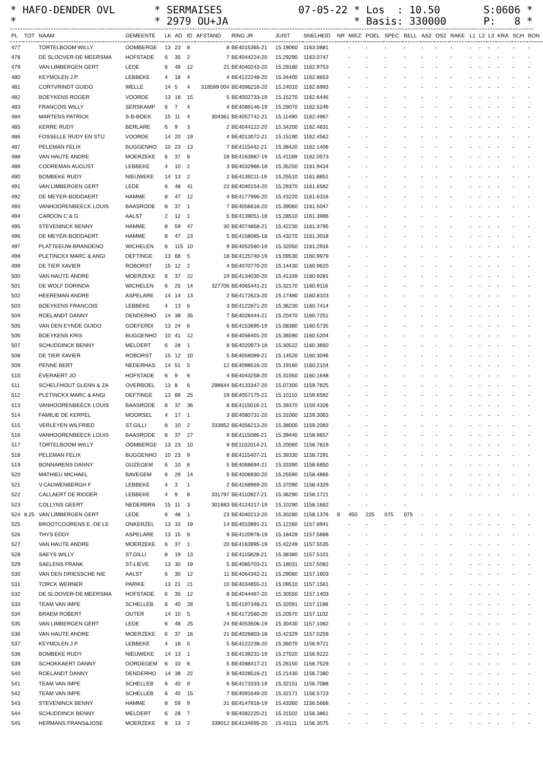* HAFO-DENDER OVL *
* SERMAISES * 2979 OU+JA
07-05-22 * Los : 10.50 * Basis: 330000
S:0606 * P: 8 *
| PL | TOT | NAAM | GEMEENTE | LK | AD | ID | AFSTAND | RING JR | JUIST | SNELHEID | NR | MIEZ | POEL | SPEC | BELL | AS2 | OS2 | RAKE | L1 | L2 | L3 | KRA | SCH | BON |
| --- | --- | --- | --- | --- | --- | --- | --- | --- | --- | --- | --- | --- | --- | --- | --- | --- | --- | --- | --- | --- | --- | --- | --- | --- |
| 477 | | TORTELBOOM WILLY | OOMBERGE | 13 | 23 | 8 | 8 | BE4015365-21 | 15.19060 | 1163.0881 | | - | - | - | - | - | - | - | - | - | - | - | - | - |
| 478 | | DE SLOOVER-DE MEERSMA | HOFSTADE | 6 | 35 | 2 | 7 | BE4044224-20 | 15.29290 | 1163.0747 | | - | - | - | - | - | - | - | - | - | - | - | - | - |
| 479 | | VAN LIMBERGEN GERT | LEDE | 6 | 48 | 12 | 21 | BE4040243-20 | 15.29180 | 1162.9753 | | - | - | - | - | - | - | - | - | - | - | - | - | - |
| 480 | | KEYMOLEN J.P. | LEBBEKE | 4 | 18 | 4 | 4 | BE4122248-20 | 15.34400 | 1162.8653 | | - | - | - | - | - | - | - | - | - | - | - | - | - |
| 481 | | CORTVRINDT GUIDO | WELLE | 14 | 5 | 4 | 318599 004 | BE4096216-20 | 15.24010 | 1162.6993 | | - | - | - | - | - | - | - | - | - | - | - | - | - |
| 482 | | BOEYKENS ROGER | VOORDE | 13 | 18 | 15 | 5 | BE4002733-19 | 15.15270 | 1162.6446 | | - | - | - | - | - | - | - | - | - | - | - | - | - |
| 483 | | FRANCOIS WILLY | SERSKAMP | 6 | 7 | 4 | 4 | BE4089146-19 | 15.29070 | 1162.5246 | | - | - | - | - | - | - | - | - | - | - | - | - | - |
| 484 | | MARTENS PATRICK | S-B-BOEK | 15 | 11 | 4 | 304361 | BE4057742-21 | 15.11490 | 1162.4967 | | - | - | - | - | - | - | - | - | - | - | - | - | - |
| 485 | | KERRE RUDY | BERLARE | 6 | 9 | 3 | 2 | BE4044122-20 | 15.34200 | 1162.4631 | | - | - | - | - | - | - | - | - | - | - | - | - | - |
| 486 | | FOSSELLE RUDY EN STIJ | VOORDE | 14 | 20 | 19 | 4 | BE4013072-21 | 15.15190 | 1162.4562 | | - | - | - | - | - | - | - | - | - | - | - | - | - |
| 487 | | PELEMAN FELIX | BUGGENHO | 10 | 23 | 13 | 7 | BE4115442-21 | 15.38420 | 1162.1406 | | - | - | - | - | - | - | - | - | - | - | - | - | - |
| 488 | | VAN HAUTE ANDRE | MOERZEKE | 6 | 37 | 8 | 18 | BE4163987-19 | 15.41169 | 1162.0573 | | - | - | - | - | - | - | - | - | - | - | - | - | - |
| 489 | | COOREMAN AUGUST | LEBBEKE | 4 | 10 | 2 | 3 | BE4032966-18 | 15.35250 | 1161.9434 | | - | - | - | - | - | - | - | - | - | - | - | - | - |
| 490 | | BOMBEKE RUDY | NIEUWEKE | 14 | 13 | 2 | 2 | BE4139211-19 | 15.25510 | 1161.8851 | | - | - | - | - | - | - | - | - | - | - | - | - | - |
| 491 | | VAN LIMBERGEN GERT | LEDE | 6 | 48 | 41 | 22 | BE4040154-20 | 15.29370 | 1161.6582 | | - | - | - | - | - | - | - | - | - | - | - | - | - |
| 492 | | DE MEYER-BODDAERT | HAMME | 8 | 47 | 12 | 4 | BE4177996-20 | 15.43220 | 1161.6316 | | - | - | - | - | - | - | - | - | - | - | - | - | - |
| 493 | | VANHOORENBEECK LOUIS | BAASRODE | 8 | 37 | 1 | 7 | BE4056616-20 | 15.39060 | 1161.5047 | | - | - | - | - | - | - | - | - | - | - | - | - | - |
| 494 | | CARDON C & G | AALST | 2 | 12 | 1 | 5 | BE4139051-18 | 15.28510 | 1161.3986 | | - | - | - | - | - | - | - | - | - | - | - | - | - |
| 495 | | STEVENINCK BENNY | HAMME | 8 | 59 | 47 | 30 | BE4074858-21 | 15.42230 | 1161.3795 | | - | - | - | - | - | - | - | - | - | - | - | - | - |
| 496 | | DE MEYER-BODDAERT | HAMME | 8 | 47 | 23 | 5 | BE4158085-18 | 15.43270 | 1161.3018 | | - | - | - | - | - | - | - | - | - | - | - | - | - |
| 497 | | PLATTEEUW-BRANDENO | WICHELEN | 6 | 115 | 10 | 9 | BE4052560-19 | 15.32050 | 1161.2916 | | - | - | - | - | - | - | - | - | - | - | - | - | - |
| 498 | | PLETINCKX MARC & ANGI | DEFTINGE | 13 | 68 | 5 | 18 | BE4125740-19 | 15.09530 | 1160.9979 | | - | - | - | - | - | - | - | - | - | - | - | - | - |
| 499 | | DE TIER XAVIER | ROBORST | 15 | 12 | 2 | 4 | BE4070770-20 | 15.14430 | 1160.9620 | | - | - | - | - | - | - | - | - | - | - | - | - | - |
| 500 | | VAN HAUTE ANDRE | MOERZEKE | 6 | 37 | 22 | 19 | BE4134030-20 | 15.41339 | 1160.9281 | | - | - | - | - | - | - | - | - | - | - | - | - | - |
| 501 | | DE WOLF DORINDA | WICHELEN | 6 | 25 | 14 | 327706 | BE4065441-21 | 15.32170 | 1160.9116 | | - | - | - | - | - | - | - | - | - | - | - | - | - |
| 502 | | HEEREMAN ANDRE | ASPELARE | 14 | 14 | 13 | 2 | BE4172623-20 | 15.17480 | 1160.8103 | | - | - | - | - | - | - | - | - | - | - | - | - | - |
| 503 | | BOEYKENS FRANCOIS | LEBBEKE | 4 | 13 | 6 | 3 | BE4122871-20 | 15.36230 | 1160.7414 | | - | - | - | - | - | - | - | - | - | - | - | - | - |
| 504 | | ROELANDT DANNY | DENDERHO | 14 | 38 | 35 | 7 | BE4028444-21 | 15.20470 | 1160.7251 | | - | - | - | - | - | - | - | - | - | - | - | - | - |
| 505 | | VAN DEN EYNDE GUIDO | GOEFERDI | 13 | 24 | 6 | 6 | BE4153695-19 | 15.08380 | 1160.5735 | | - | - | - | - | - | - | - | - | - | - | - | - | - |
| 506 | | BOEYKENS KRIS | BUGGENHO | 10 | 41 | 12 | 4 | BE4056401-20 | 15.36590 | 1160.5204 | | - | - | - | - | - | - | - | - | - | - | - | - | - |
| 507 | | SCHUDDINCK BENNY | MELDERT | 6 | 28 | 1 | 8 | BE4020973-18 | 15.30522 | 1160.3660 | | - | - | - | - | - | - | - | - | - | - | - | - | - |
| 508 | | DE TIER XAVIER | ROBORST | 15 | 12 | 10 | 5 | BE4058089-21 | 15.14520 | 1160.3046 | | - | - | - | - | - | - | - | - | - | - | - | - | - |
| 509 | | PENNE BERT | NEDERHAS | 14 | 51 | 5 | 12 | BE4098516-20 | 15.19160 | 1160.2104 | | - | - | - | - | - | - | - | - | - | - | - | - | - |
| 510 | | EVERAERT JO | HOFSTADE | 6 | 9 | 6 | 4 | BE4043258-20 | 15.31050 | 1160.1648 | | - | - | - | - | - | - | - | - | - | - | - | - | - |
| 511 | | SCHELFHOUT GLENN & ZA | OVERBOEL | 13 | 8 | 6 | 298644 | BE4133347-20 | 15.07300 | 1159.7825 | | - | - | - | - | - | - | - | - | - | - | - | - | - |
| 512 | | PLETINCKX MARC & ANGI | DEFTINGE | 13 | 68 | 25 | 19 | BE4057175-21 | 15.10110 | 1159.6592 | | - | - | - | - | - | - | - | - | - | - | - | - | - |
| 513 | | VANHOORENBEECK LOUIS | BAASRODE | 8 | 37 | 36 | 8 | BE4115016-21 | 15.39370 | 1159.4326 | | - | - | - | - | - | - | - | - | - | - | - | - | - |
| 514 | | FAMILIE DE KERPEL | MOORSEL | 4 | 17 | 1 | 3 | BE4080731-20 | 15.31060 | 1159.3063 | | - | - | - | - | - | - | - | - | - | - | - | - | - |
| 515 | | VERLEYEN WILFRIED | ST.GILLI | 8 | 10 | 2 | 333852 | BE4056213-20 | 15.38000 | 1159.2083 | | - | - | - | - | - | - | - | - | - | - | - | - | - |
| 516 | | VANHOORENBEECK LOUIS | BAASRODE | 8 | 37 | 27 | 9 | BE4115086-21 | 15.39440 | 1158.9657 | | - | - | - | - | - | - | - | - | - | - | - | - | - |
| 517 | | TORTELBOOM WILLY | OOMBERGE | 13 | 23 | 10 | 9 | BE1102014-21 | 15.20060 | 1158.7819 | | - | - | - | - | - | - | - | - | - | - | - | - | - |
| 518 | | PELEMAN FELIX | BUGGENHO | 10 | 23 | 9 | 8 | BE4115407-21 | 15.39330 | 1158.7291 | | - | - | - | - | - | - | - | - | - | - | - | - | - |
| 519 | | BONNARENS DANNY | GIJZEGEM | 6 | 10 | 6 | 5 | BE4068694-21 | 15.33390 | 1158.6850 | | - | - | - | - | - | - | - | - | - | - | - | - | - |
| 520 | | MATHIEU MICHAEL | BAVEGEM | 6 | 29 | 14 | 5 | BE4006930-20 | 15.25590 | 1158.4866 | | - | - | - | - | - | - | - | - | - | - | - | - | - |
| 521 | | V.CAUWENBERGH F. | LEBBEKE | 4 | 3 | 1 | 2 | BE4168969-20 | 15.37090 | 1158.4329 | | - | - | - | - | - | - | - | - | - | - | - | - | - |
| 522 | | CALLAERT DE RIDDER | LEBBEKE | 4 | 9 | 8 | 331797 | BE4110927-21 | 15.36290 | 1158.1721 | | - | - | - | - | - | - | - | - | - | - | - | - | - |
| 523 | | COLLYNS GEERT | NEDERBRA | 15 | 11 | 3 | 301683 | BE4124217-19 | 15.10290 | 1158.1662 | | - | - | - | - | | | | | | | | | |
| 524 | 8.25 | VAN LIMBERGEN GERT | LEDE | 6 | 48 | 1 | 23 | BE4040213-20 | 15.30280 | 1158.1376 | 8 | 450 | 225 | 075 | 075 | - | - | - | - | - | - | - | - | - |
| 525 | | BROOTCOORENS E.-DE LE | ONKERZEL | 13 | 33 | 19 | 14 | BE4010891-21 | 15.12260 | 1157.8941 | | - | - | - | - | - | - | - | - | - | - | - | - | - |
| 526 | | THYS EDDY | ASPELARE | 13 | 15 | 9 | 9 | BE4120978-19 | 15.18428 | 1157.5868 | | - | - | - | - | - | - | - | - | - | - | - | - | - |
| 527 | | VAN HAUTE ANDRE | MOERZEKE | 6 | 37 | 1 | 20 | BE4163995-19 | 15.42249 | 1157.5535 | | - | - | - | - | - | - | - | - | - | - | - | - | - |
| 528 | | SAEYS WILLY | ST.GILLI | 8 | 19 | 13 | 2 | BE4115828-21 | 15.38380 | 1157.5101 | | - | - | - | - | - | - | - | - | - | - | - | - | - |
| 529 | | SAELENS FRANK | ST-LIEVE | 13 | 30 | 19 | 5 | BE4085703-21 | 15.18031 | 1157.5082 | | - | - | - | - | - | - | - | - | - | - | - | - | - |
| 530 | | VAN DEN DRIESSCHE NIE | AALST | 6 | 30 | 12 | 11 | BE4064342-21 | 15.29080 | 1157.1603 | | - | - | - | - | - | - | - | - | - | - | - | - | - |
| 531 | | TORCK WERNER | PARIKE | 13 | 21 | 21 | 10 | BE4034855-21 | 15.09510 | 1157.1561 | | - | - | - | - | - | - | - | - | - | - | - | - | - |
| 532 | | DE SLOOVER-DE MEERSMA | HOFSTADE | 6 | 35 | 12 | 8 | BE4044467-20 | 15.30550 | 1157.1403 | | - | - | - | - | - | - | - | - | - | - | - | - | - |
| 533 | | TEAM VAN IMPE | SCHELLEB | 6 | 40 | 28 | 5 | BE4197348-21 | 15.32091 | 1157.1188 | | - | - | - | - | - | - | - | - | - | - | - | - | - |
| 534 | | BRAEM ROBERT | OUTER | 14 | 10 | 5 | 4 | BE4172560-20 | 15.20570 | 1157.1102 | | - | - | - | - | - | - | - | - | - | - | - | - | - |
| 535 | | VAN LIMBERGEN GERT | LEDE | 6 | 48 | 25 | 24 | BE4053506-19 | 15.30430 | 1157.1062 | | - | - | - | - | - | - | - | - | - | - | - | - | - |
| 536 | | VAN HAUTE ANDRE | MOERZEKE | 6 | 37 | 16 | 21 | BE4026803-18 | 15.42329 | 1157.0259 | | - | - | - | - | - | - | - | - | - | - | - | - | - |
| 537 | | KEYMOLEN J.P. | LEBBEKE | 4 | 18 | 5 | 5 | BE4122238-20 | 15.36070 | 1156.9721 | | - | - | - | - | - | - | - | - | - | - | - | - | - |
| 538 | | BOMBEKE RUDY | NIEUWEKE | 14 | 13 | 1 | 3 | BE4139231-19 | 15.27020 | 1156.9222 | | - | - | - | - | - | - | - | - | - | - | - | - | - |
| 539 | | SCHOKKAERT DANNY | OORDEGEM | 6 | 10 | 6 | 5 | BE4088417-21 | 15.26150 | 1156.7529 | | - | - | - | - | - | - | - | - | - | - | - | - | - |
| 540 | | ROELANDT DANNY | DENDERHO | 14 | 38 | 22 | 8 | BE4028516-21 | 15.21430 | 1156.7380 | | - | - | - | - | - | - | - | - | - | - | - | - | - |
| 541 | | TEAM VAN IMPE | SCHELLEB | 6 | 40 | 9 | 6 | BE4173333-19 | 15.32151 | 1156.7088 | | - | - | - | - | - | - | - | - | - | - | - | - | - |
| 542 | | TEAM VAN IMPE | SCHELLEB | 6 | 40 | 15 | 7 | BE4091649-20 | 15.32171 | 1156.5723 | | - | - | - | - | - | - | - | - | - | - | - | - | - |
| 543 | | STEVENINCK BENNY | HAMME | 8 | 59 | 9 | 31 | BE4147818-19 | 15.43360 | 1156.5668 | | - | - | - | - | - | - | - | - | - | - | - | - | - |
| 544 | | SCHUDDINCK BENNY | MELDERT | 6 | 28 | 7 | 9 | BE4082220-21 | 15.31502 | 1156.3861 | | - | - | - | - | - | - | - | - | - | - | - | - | - |
| 545 | | HERMANS FRANS&JOSE | MOERZEKE | 8 | 13 | 2 | 339012 | BE4134695-20 | 15.43111 | 1156.3075 | | - | - | - | - | - | - | - | - | - | - | - | - | - |